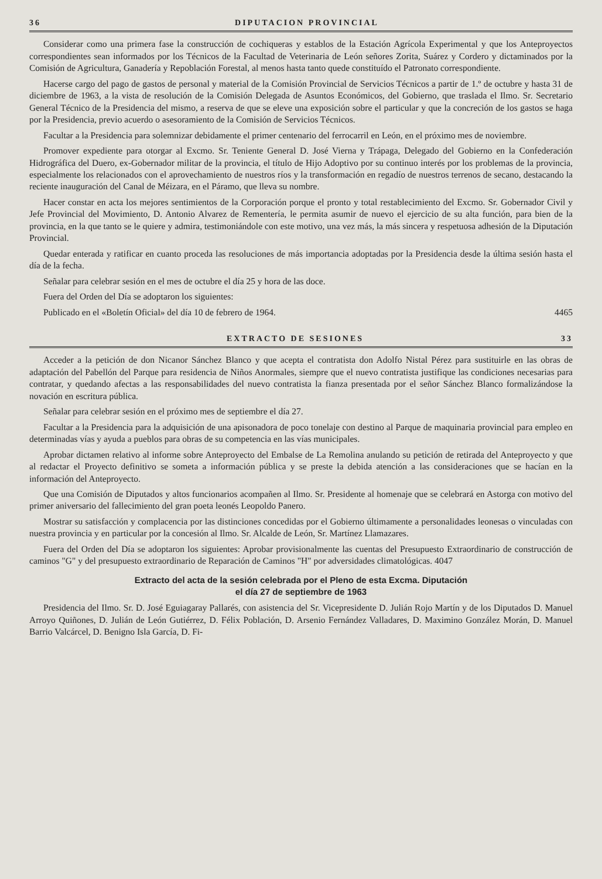36 DIPUTACION PROVINCIAL
Considerar como una primera fase la construcción de cochiqueras y establos de la Estación Agrícola Experimental y que los Anteproyectos correspondientes sean informados por los Técnicos de la Facultad de Veterinaria de León señores Zorita, Suárez y Cordero y dictaminados por la Comisión de Agricultura, Ganadería y Repoblación Forestal, al menos hasta tanto quede constituído el Patronato correspondiente.
Hacerse cargo del pago de gastos de personal y material de la Comisión Provincial de Servicios Técnicos a partir de 1.º de octubre y hasta 31 de diciembre de 1963, a la vista de resolución de la Comisión Delegada de Asuntos Económicos, del Gobierno, que traslada el Ilmo. Sr. Secretario General Técnico de la Presidencia del mismo, a reserva de que se eleve una exposición sobre el particular y que la concreción de los gastos se haga por la Presidencia, previo acuerdo o asesoramiento de la Comisión de Servicios Técnicos.
Facultar a la Presidencia para solemnizar debidamente el primer centenario del ferrocarril en León, en el próximo mes de noviembre.
Promover expediente para otorgar al Excmo. Sr. Teniente General D. José Vierna y Trápaga, Delegado del Gobierno en la Confederación Hidrográfica del Duero, ex-Gobernador militar de la provincia, el título de Hijo Adoptivo por su continuo interés por los problemas de la provincia, especialmente los relacionados con el aprovechamiento de nuestros ríos y la transformación en regadío de nuestros terrenos de secano, destacando la reciente inauguración del Canal de Méizara, en el Páramo, que lleva su nombre.
Hacer constar en acta los mejores sentimientos de la Corporación porque el pronto y total restablecimiento del Excmo. Sr. Gobernador Civil y Jefe Provincial del Movimiento, D. Antonio Alvarez de Rementería, le permita asumir de nuevo el ejercicio de su alta función, para bien de la provincia, en la que tanto se le quiere y admira, testimoniándole con este motivo, una vez más, la más sincera y respetuosa adhesión de la Diputación Provincial.
Quedar enterada y ratificar en cuanto proceda las resoluciones de más importancia adoptadas por la Presidencia desde la última sesión hasta el día de la fecha.
Señalar para celebrar sesión en el mes de octubre el día 25 y hora de las doce.
Fuera del Orden del Día se adoptaron los siguientes:
Publicado en el «Boletín Oficial» del día 10 de febrero de 1964. 4465
EXTRACTO DE SESIONES 33
Acceder a la petición de don Nicanor Sánchez Blanco y que acepta el contratista don Adolfo Nistal Pérez para sustituirle en las obras de adaptación del Pabellón del Parque para residencia de Niños Anormales, siempre que el nuevo contratista justifique las condiciones necesarias para contratar, y quedando afectas a las responsabilidades del nuevo contratista la fianza presentada por el señor Sánchez Blanco formalizándose la novación en escritura pública.
Señalar para celebrar sesión en el próximo mes de septiembre el día 27.
Facultar a la Presidencia para la adquisición de una apisonadora de poco tonelaje con destino al Parque de maquinaria provincial para empleo en determinadas vías y ayuda a pueblos para obras de su competencia en las vías municipales.
Aprobar dictamen relativo al informe sobre Anteproyecto del Embalse de La Remolina anulando su petición de retirada del Anteproyecto y que al redactar el Proyecto definitivo se someta a información pública y se preste la debida atención a las consideraciones que se hacían en la información del Anteproyecto.
Que una Comisión de Diputados y altos funcionarios acompañen al Ilmo. Sr. Presidente al homenaje que se celebrará en Astorga con motivo del primer aniversario del fallecimiento del gran poeta leonés Leopoldo Panero.
Mostrar su satisfacción y complacencia por las distinciones concedidas por el Gobierno últimamente a personalidades leonesas o vinculadas con nuestra provincia y en particular por la concesión al Ilmo. Sr. Alcalde de León, Sr. Martínez Llamazares.
Fuera del Orden del Día se adoptaron los siguientes: Aprobar provisionalmente las cuentas del Presupuesto Extraordinario de construcción de caminos "G" y del presupuesto extraordinario de Reparación de Caminos "H" por adversidades climatológicas. 4047
Extracto del acta de la sesión celebrada por el Pleno de esta Excma. Diputación
el día 27 de septiembre de 1963
Presidencia del Ilmo. Sr. D. José Eguiagaray Pallarés, con asistencia del Sr. Vicepresidente D. Julián Rojo Martín y de los Diputados D. Manuel Arroyo Quiñones, D. Julián de León Gutiérrez, D. Félix Población, D. Arsenio Fernández Valladares, D. Maximino González Morán, D. Manuel Barrio Valcárcel, D. Benigno Isla García, D. Fi-